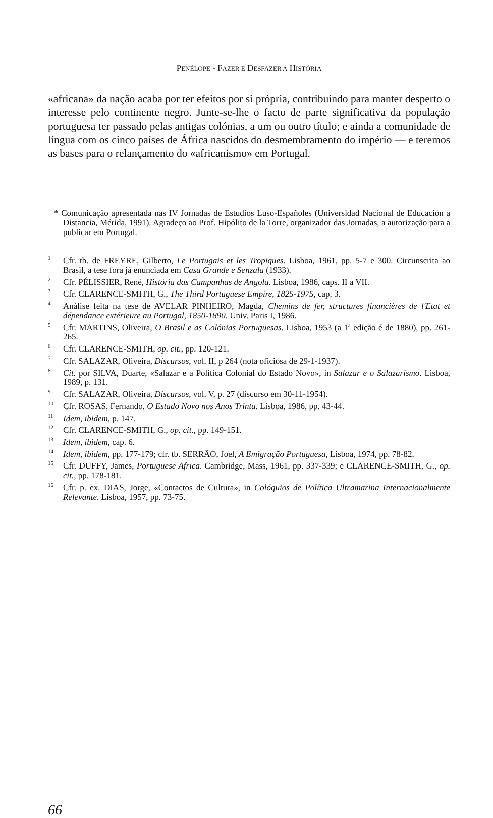PENÉLOPE - FAZER E DESFAZER A HISTÓRIA
«africana» da nação acaba por ter efeitos por si própria, contribuindo para manter desperto o interesse pelo continente negro. Junte-se-lhe o facto de parte significativa da população portuguesa ter passado pelas antigas colónias, a um ou outro título; e ainda a comunidade de língua com os cinco países de África nascidos do desmembramento do império — e teremos as bases para o relançamento do «africanismo» em Portugal.
* Comunicação apresentada nas IV Jornadas de Estudios Luso-Españoles (Universidad Nacional de Educación a Distancia, Mérida, 1991). Agradeço ao Prof. Hipólito de la Torre, organizador das Jornadas, a autorização para a publicar em Portugal.
<sup>1</sup> Cfr. tb. de FREYRE, Gilberto, Le Portugais et les Tropiques. Lisboa, 1961, pp. 5-7 e 300. Circunscrita ao Brasil, a tese fora já enunciada em Casa Grande e Senzala (1933).
<sup>2</sup> Cfr. PÉLISSIER, René, História das Campanhas de Angola. Lisboa, 1986, caps. II a VII.
<sup>3</sup> Cfr. CLARENCE-SMITH, G., The Third Portuguese Empire, 1825-1975, cap. 3.
<sup>4</sup> Análise feita na tese de AVELAR PINHEIRO, Magda, Chemins de fer, structures financières de l'Etat et dépendance extérieure au Portugal, 1850-1890. Univ. Paris I, 1986.
<sup>5</sup> Cfr. MARTINS, Oliveira, O Brasil e as Colónias Portuguesas. Lisboa, 1953 (a 1ª edição é de 1880), pp. 261-265.
<sup>6</sup> Cfr. CLARENCE-SMITH, op. cit., pp. 120-121.
<sup>7</sup> Cfr. SALAZAR, Oliveira, Discursos, vol. II, p 264 (nota oficiosa de 29-1-1937).
<sup>8</sup> Cit. por SILVA, Duarte, «Salazar e a Política Colonial do Estado Novo», in Salazar e o Salazarismo. Lisboa, 1989, p. 131.
<sup>9</sup> Cfr. SALAZAR, Oliveira, Discursos, vol. V, p. 27 (discurso em 30-11-1954).
<sup>10</sup> Cfr. ROSAS, Fernando, O Estado Novo nos Anos Trinta. Lisboa, 1986, pp. 43-44.
<sup>11</sup> Idem, ibidem, p. 147.
<sup>12</sup> Cfr. CLARENCE-SMITH, G., op. cit., pp. 149-151.
<sup>13</sup> Idem, ibidem, cap. 6.
<sup>14</sup> Idem, ibidem, pp. 177-179; cfr. tb. SERRÃO, Joel, A Emigração Portuguesa, Lisboa, 1974, pp. 78-82.
<sup>15</sup> Cfr. DUFFY, James, Portuguese Africa. Cambridge, Mass, 1961, pp. 337-339; e CLARENCE-SMITH, G., op. cit., pp. 178-181.
<sup>16</sup> Cfr. p. ex. DIAS, Jorge, «Contactos de Cultura», in Colóquios de Política Ultramarina Internacionalmente Relevante. Lisboa, 1957, pp. 73-75.
66